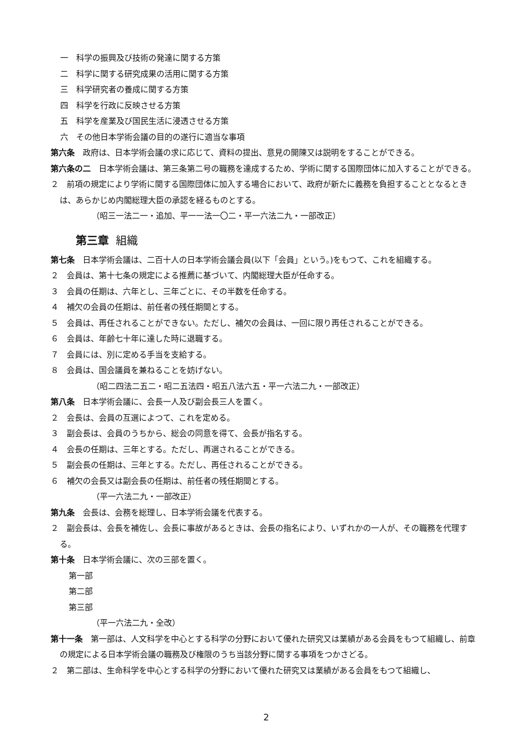一　科学の振興及び技術の発達に関する方策
二　科学に関する研究成果の活用に関する方策
三　科学研究者の養成に関する方策
四　科学を行政に反映させる方策
五　科学を産業及び国民生活に浸透させる方策
六　その他日本学術会議の目的の遂行に適当な事項
第六条　政府は、日本学術会議の求に応じて、資料の提出、意見の開陳又は説明をすることができる。
第六条の二　日本学術会議は、第三条第二号の職務を達成するため、学術に関する国際団体に加入することができる。
２　前項の規定により学術に関する国際団体に加入する場合において、政府が新たに義務を負担することとなるときは、あらかじめ内閣総理大臣の承認を経るものとする。
（昭三一法二一・追加、平一一法一〇二・平一六法二九・一部改正）
第三章 組織
第七条　日本学術会議は、二百十人の日本学術会議会員(以下「会員」という。)をもつて、これを組織する。
２　会員は、第十七条の規定による推薦に基づいて、内閣総理大臣が任命する。
３　会員の任期は、六年とし、三年ごとに、その半数を任命する。
４　補欠の会員の任期は、前任者の残任期間とする。
５　会員は、再任されることができない。ただし、補欠の会員は、一回に限り再任されることができる。
６　会員は、年齢七十年に達した時に退職する。
７　会員には、別に定める手当を支給する。
８　会員は、国会議員を兼ねることを妨げない。
（昭二四法二五二・昭二五法四・昭五八法六五・平一六法二九・一部改正）
第八条　日本学術会議に、会長一人及び副会長三人を置く。
２　会長は、会員の互選によつて、これを定める。
３　副会長は、会員のうちから、総会の同意を得て、会長が指名する。
４　会長の任期は、三年とする。ただし、再選されることができる。
５　副会長の任期は、三年とする。ただし、再任されることができる。
６　補欠の会長又は副会長の任期は、前任者の残任期間とする。
（平一六法二九・一部改正）
第九条　会長は、会務を総理し、日本学術会議を代表する。
２　副会長は、会長を補佐し、会長に事故があるときは、会長の指名により、いずれかの一人が、その職務を代理する。
第十条　日本学術会議に、次の三部を置く。
第一部
第二部
第三部
（平一六法二九・全改）
第十一条　第一部は、人文科学を中心とする科学の分野において優れた研究又は業績がある会員をもつて組織し、前章の規定による日本学術会議の職務及び権限のうち当該分野に関する事項をつかさどる。
２　第二部は、生命科学を中心とする科学の分野において優れた研究又は業績がある会員をもつて組織し、
2